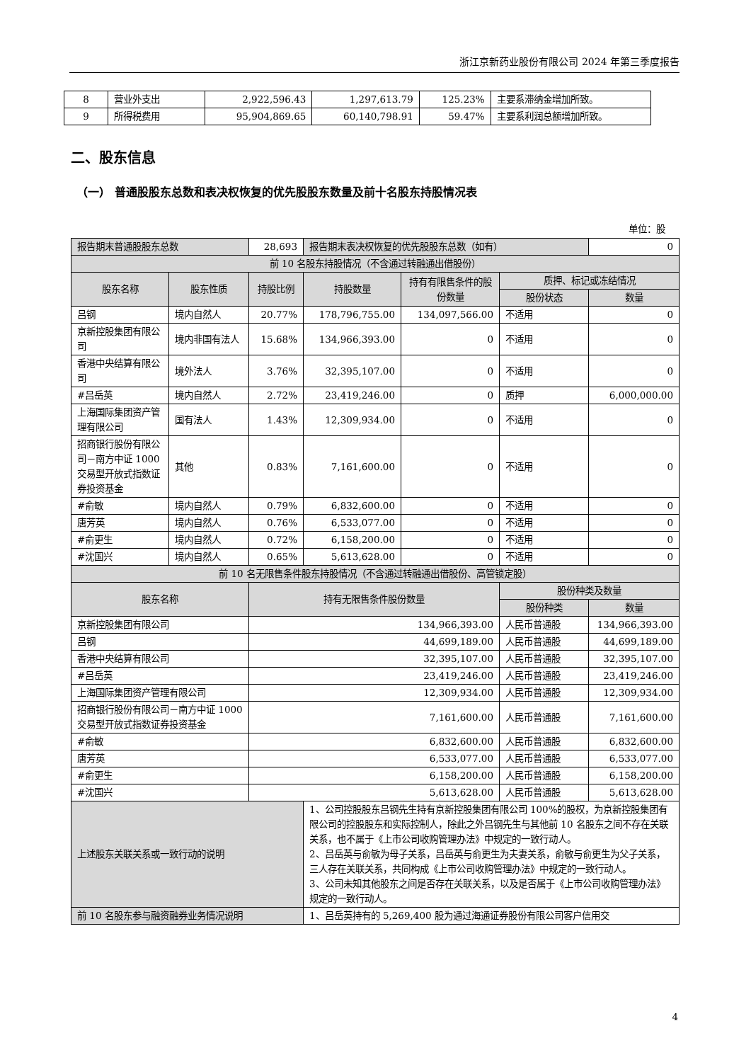浙江京新药业股份有限公司 2024 年第三季度报告
| 8 | 营业外支出 | 2,922,596.43 | 1,297,613.79 | 125.23% | 主要系滞纳金增加所致。 |
| 9 | 所得税费用 | 95,904,869.65 | 60,140,798.91 | 59.47% | 主要系利润总额增加所致。 |
二、股东信息
（一） 普通股股东总数和表决权恢复的优先股股东数量及前十名股东持股情况表
单位：股
| 报告期末普通股股东总数 | | 28,693 | 报告期末表决权恢复的优先股股东总数（如有） | | | 0 |
| 前 10 名股东持股情况（不含通过转融通出借股份） | | | | | | |
| 股东名称 | 股东性质 | 持股比例 | 持股数量 | 持有有限售条件的股份数量 | 质押、标记或冻结情况 | |
| | | | | | 股份状态 | 数量 |
| 吕钢 | 境内自然人 | 20.77% | 178,796,755.00 | 134,097,566.00 | 不适用 | 0 |
| 京新控股集团有限公司 | 境内非国有法人 | 15.68% | 134,966,393.00 | 0 | 不适用 | 0 |
| 香港中央结算有限公司 | 境外法人 | 3.76% | 32,395,107.00 | 0 | 不适用 | 0 |
| #吕岳英 | 境内自然人 | 2.72% | 23,419,246.00 | 0 | 质押 | 6,000,000.00 |
| 上海国际集团资产管理有限公司 | 国有法人 | 1.43% | 12,309,934.00 | 0 | 不适用 | 0 |
| 招商银行股份有限公司－南方中证 1000 交易型开放式指数证券投资基金 | 其他 | 0.83% | 7,161,600.00 | 0 | 不适用 | 0 |
| #俞敏 | 境内自然人 | 0.79% | 6,832,600.00 | 0 | 不适用 | 0 |
| 唐芳英 | 境内自然人 | 0.76% | 6,533,077.00 | 0 | 不适用 | 0 |
| #俞更生 | 境内自然人 | 0.72% | 6,158,200.00 | 0 | 不适用 | 0 |
| #沈国兴 | 境内自然人 | 0.65% | 5,613,628.00 | 0 | 不适用 | 0 |
| 前 10 名无限售条件股东持股情况（不含通过转融通出借股份、高管锁定股） | | | | | | |
| 股东名称 | | 持有无限售条件股份数量 | | | 股份种类及数量 | |
| | | | | | 股份种类 | 数量 |
| 京新控股集团有限公司 | | 134,966,393.00 | | | 人民币普通股 | 134,966,393.00 |
| 吕钢 | | 44,699,189.00 | | | 人民币普通股 | 44,699,189.00 |
| 香港中央结算有限公司 | | 32,395,107.00 | | | 人民币普通股 | 32,395,107.00 |
| #吕岳英 | | 23,419,246.00 | | | 人民币普通股 | 23,419,246.00 |
| 上海国际集团资产管理有限公司 | | 12,309,934.00 | | | 人民币普通股 | 12,309,934.00 |
| 招商银行股份有限公司－南方中证 1000 交易型开放式指数证券投资基金 | | 7,161,600.00 | | | 人民币普通股 | 7,161,600.00 |
| #俞敏 | | 6,832,600.00 | | | 人民币普通股 | 6,832,600.00 |
| 唐芳英 | | 6,533,077.00 | | | 人民币普通股 | 6,533,077.00 |
| #俞更生 | | 6,158,200.00 | | | 人民币普通股 | 6,158,200.00 |
| #沈国兴 | | 5,613,628.00 | | | 人民币普通股 | 5,613,628.00 |
| 上述股东关联关系或一致行动的说明 | | | 1、公司控股股东吕钢先生持有京新控股集团有限公司 100%的股权，为京新控股集团有限公司的控股股东和实际控制人，除此之外吕钢先生与其他前 10 名股东之间不存在关联关系，也不属于《上市公司收购管理办法》中规定的一致行动人。 2、吕岳英与俞敏为母子关系，吕岳英与俞更生为夫妻关系，俞敏与俞更生为父子关系，三人存在关联关系，共同构成《上市公司收购管理办法》中规定的一致行动人。 3、公司未知其他股东之间是否存在关联关系，以及是否属于《上市公司收购管理办法》规定的一致行动人。 | | | |
| 前 10 名股东参与融资融券业务情况说明 | | | 1、吕岳英持有的 5,269,400 股为通过海通证券股份有限公司客户信用交 | | | |
4